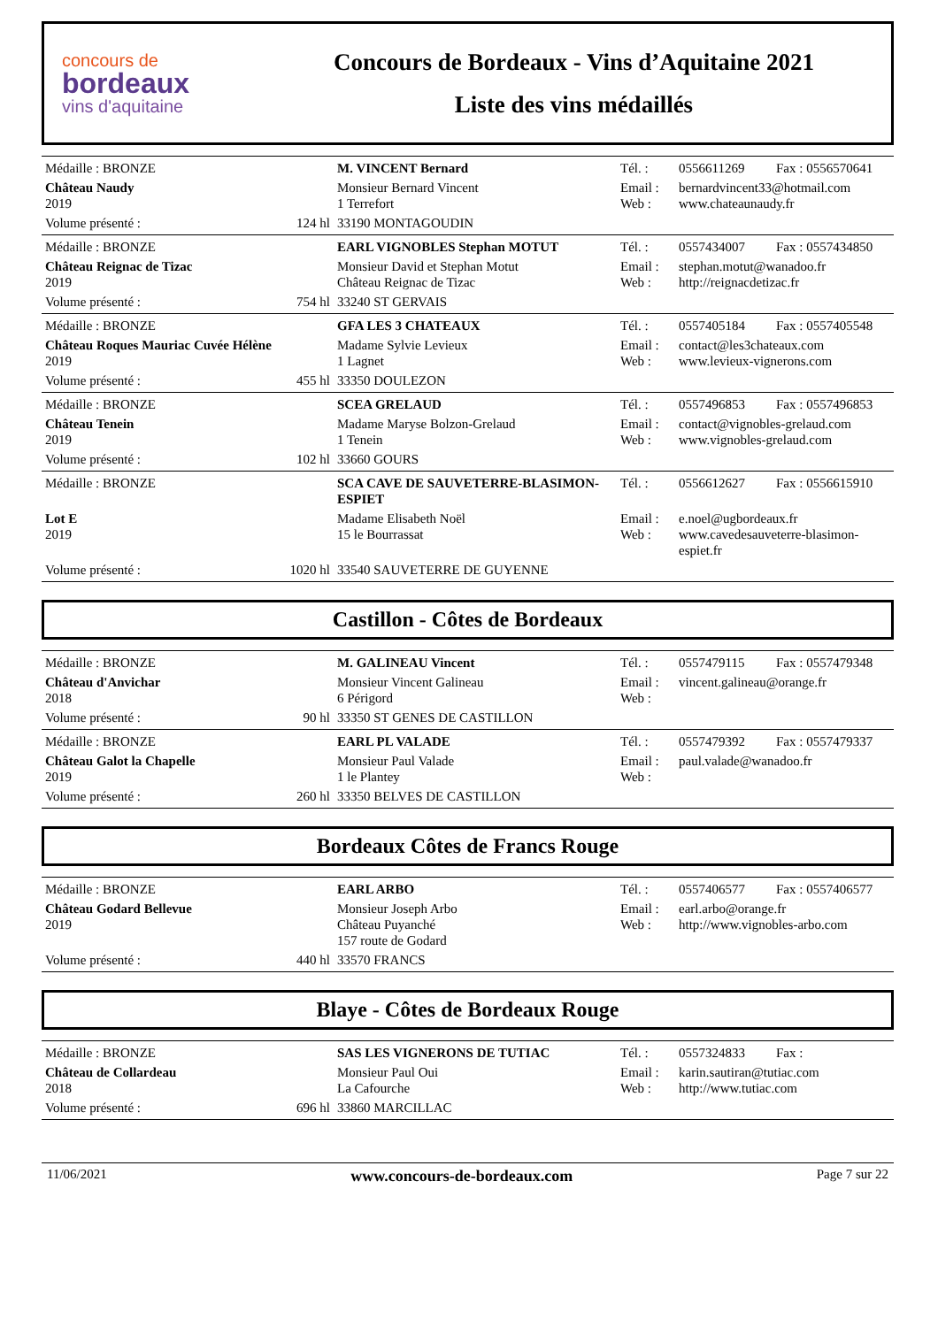concours de
bordeaux
vins d'aquitaine
Concours de Bordeaux - Vins d’Aquitaine 2021
Liste des vins médaillés
| Médaille : BRONZE | | M. VINCENT Bernard | Tél. : | 0556611269 | Fax : 0556570641 |
| Château Naudy 2019 | | Monsieur Bernard Vincent 1 Terrefort | Email : Web : | bernardvincent33@hotmail.com www.chateaunaudy.fr | |
| Volume présenté : | 124 hl | 33190 MONTAGOUDIN | | | |
| Médaille : BRONZE | | EARL VIGNOBLES Stephan MOTUT | Tél. : | 0557434007 | Fax : 0557434850 |
| Château Reignac de Tizac 2019 | | Monsieur David et Stephan Motut Château Reignac de Tizac | Email : Web : | stephan.motut@wanadoo.fr http://reignacdetizac.fr | |
| Volume présenté : | 754 hl | 33240 ST GERVAIS | | | |
| Médaille : BRONZE | | GFA LES 3 CHATEAUX | Tél. : | 0557405184 | Fax : 0557405548 |
| Château Roques Mauriac Cuvée Hélène 2019 | | Madame Sylvie Levieux 1 Lagnet | Email : Web : | contact@les3chateaux.com www.levieux-vignerons.com | |
| Volume présenté : | 455 hl | 33350 DOULEZON | | | |
| Médaille : BRONZE | | SCEA GRELAUD | Tél. : | 0557496853 | Fax : 0557496853 |
| Château Tenein 2019 | | Madame Maryse Bolzon-Grelaud 1 Tenein | Email : Web : | contact@vignobles-grelaud.com www.vignobles-grelaud.com | |
| Volume présenté : | 102 hl | 33660 GOURS | | | |
| Médaille : BRONZE | | SCA CAVE DE SAUVETERRE-BLASIMON-ESPIET | Tél. : | 0556612627 | Fax : 0556615910 |
| Lot E 2019 | | Madame Elisabeth Noël 15 le Bourrassat | Email : Web : | e.noel@ugbordeaux.fr www.cavedesauveterre-blasimon-espiet.fr | |
| Volume présenté : | 1020 hl | 33540 SAUVETERRE DE GUYENNE | | | |
Castillon - Côtes de Bordeaux
| Médaille : BRONZE | | M. GALINEAU Vincent | Tél. : | 0557479115 | Fax : 0557479348 |
| Château d'Anvichar 2018 | | Monsieur Vincent Galineau 6 Périgord | Email : Web : | vincent.galineau@orange.fr | |
| Volume présenté : | 90 hl | 33350 ST GENES DE CASTILLON | | | |
| Médaille : BRONZE | | EARL PL VALADE | Tél. : | 0557479392 | Fax : 0557479337 |
| Château Galot la Chapelle 2019 | | Monsieur Paul Valade 1 le Plantey | Email : Web : | paul.valade@wanadoo.fr | |
| Volume présenté : | 260 hl | 33350 BELVES DE CASTILLON | | | |
Bordeaux Côtes de Francs Rouge
| Médaille : BRONZE | | EARL ARBO | Tél. : | 0557406577 | Fax : 0557406577 |
| Château Godard Bellevue 2019 | | Monsieur Joseph Arbo Château Puyanché 157 route de Godard | Email : Web : | earl.arbo@orange.fr http://www.vignobles-arbo.com | |
| Volume présenté : | 440 hl | 33570 FRANCS | | | |
Blaye - Côtes de Bordeaux Rouge
| Médaille : BRONZE | | SAS LES VIGNERONS DE TUTIAC | Tél. : | 0557324833 | Fax : |
| Château de Collardeau 2018 | | Monsieur Paul Oui La Cafourche | Email : Web : | karin.sautiran@tutiac.com http://www.tutiac.com | |
| Volume présenté : | 696 hl | 33860 MARCILLAC | | | |
11/06/2021 www.concours-de-bordeaux.com Page 7 sur 22